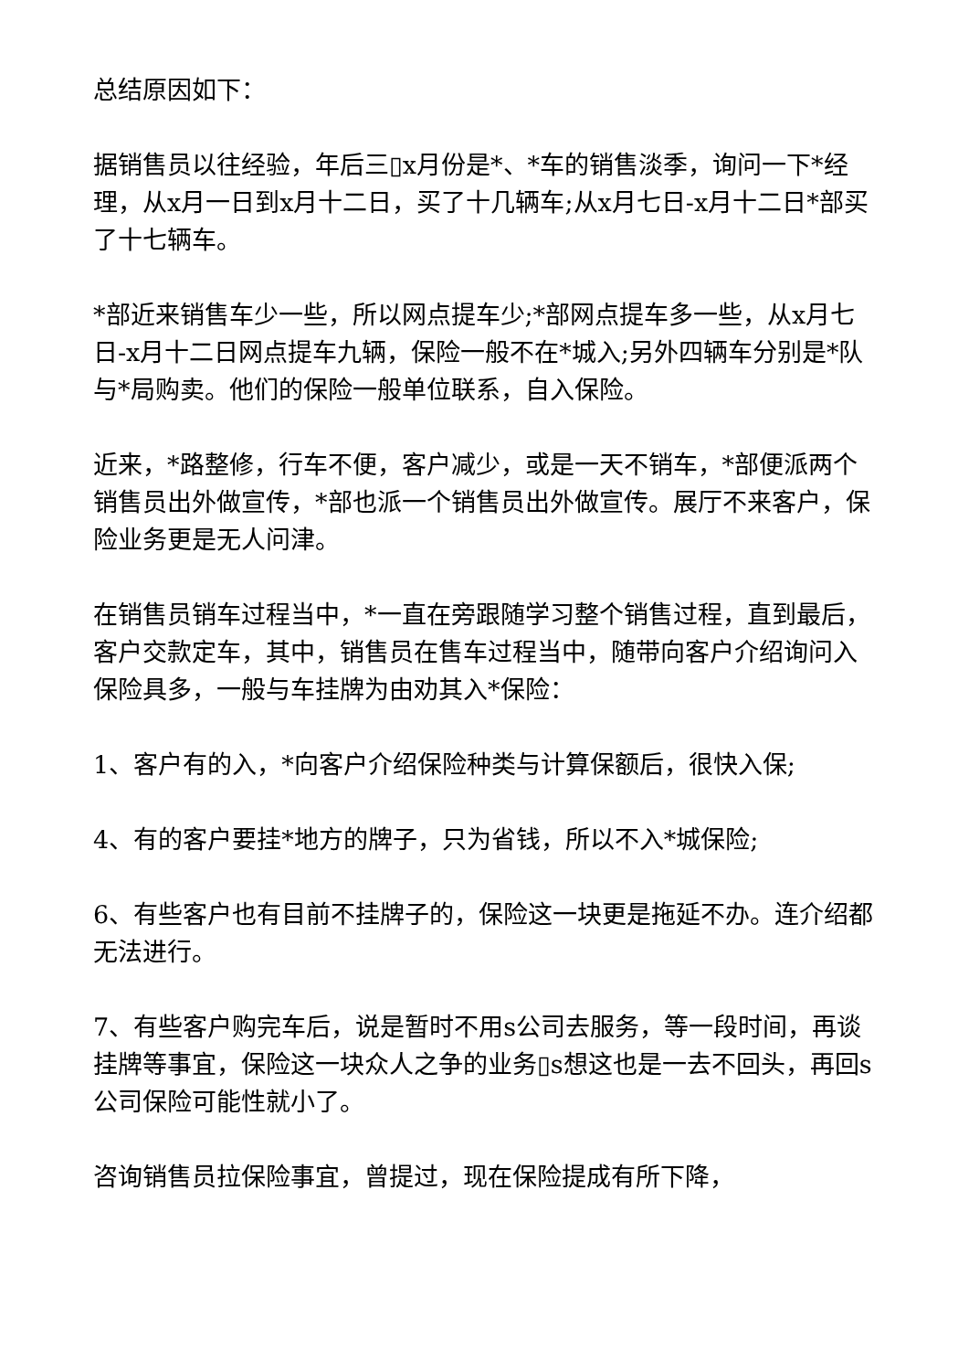总结原因如下：
据销售员以往经验，年后三▯x月份是*、*车的销售淡季，询问一下*经理，从x月一日到x月十二日，买了十几辆车;从x月七日-x月十二日*部买了十七辆车。
*部近来销售车少一些，所以网点提车少;*部网点提车多一些，从x月七日-x月十二日网点提车九辆，保险一般不在*城入;另外四辆车分别是*队与*局购卖。他们的保险一般单位联系，自入保险。
近来，*路整修，行车不便，客户减少，或是一天不销车，*部便派两个销售员出外做宣传，*部也派一个销售员出外做宣传。展厅不来客户，保险业务更是无人问津。
在销售员销车过程当中，*一直在旁跟随学习整个销售过程，直到最后，客户交款定车，其中，销售员在售车过程当中，随带向客户介绍询问入保险具多，一般与车挂牌为由劝其入*保险：
1、客户有的入，*向客户介绍保险种类与计算保额后，很快入保;
4、有的客户要挂*地方的牌子，只为省钱，所以不入*城保险;
6、有些客户也有目前不挂牌子的，保险这一块更是拖延不办。连介绍都无法进行。
7、有些客户购完车后，说是暂时不用s公司去服务，等一段时间，再谈挂牌等事宜，保险这一块众人之争的业务▯s想这也是一去不回头，再回s公司保险可能性就小了。
咨询销售员拉保险事宜，曾提过，现在保险提成有所下降，